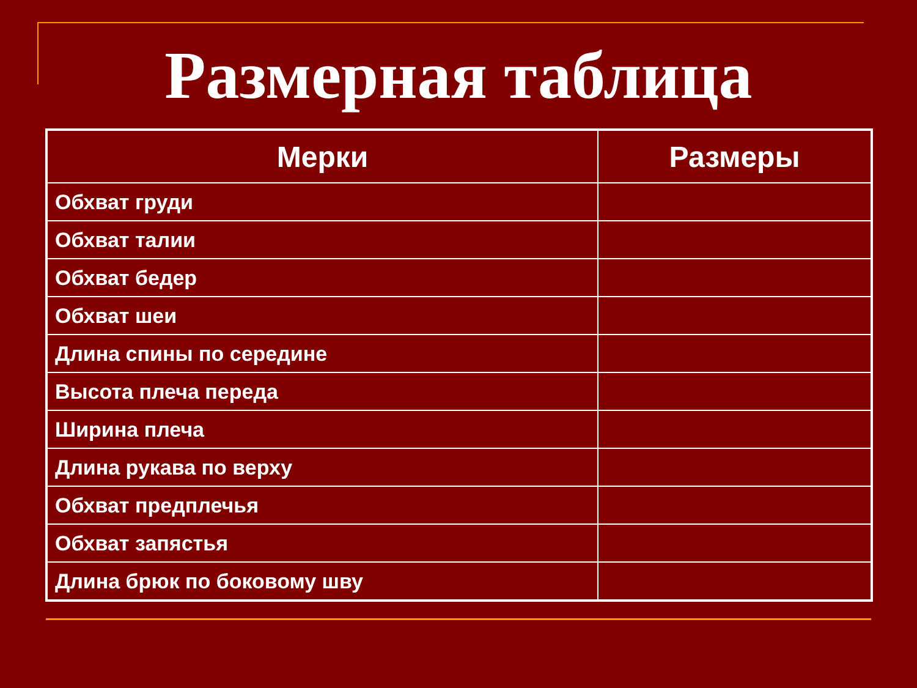Размерная таблица
| Мерки | Размеры |
| --- | --- |
| Обхват груди | |
| Обхват талии | |
| Обхват бедер | |
| Обхват шеи | |
| Длина спины по середине | |
| Высота плеча переда | |
| Ширина плеча | |
| Длина рукава по верху | |
| Обхват предплечья | |
| Обхват запястья | |
| Длина брюк по боковому шву | |